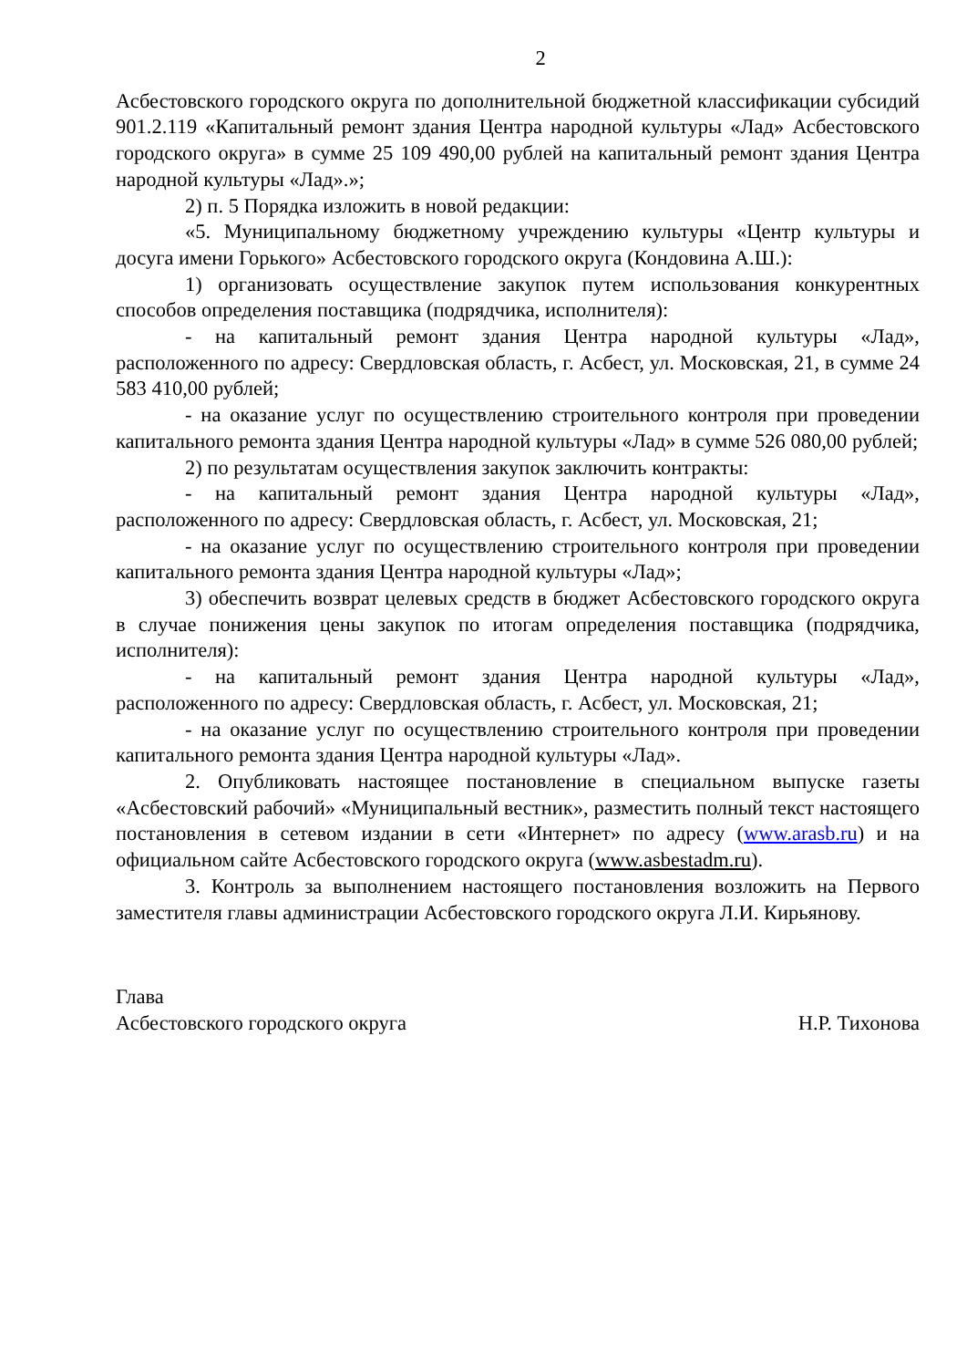2
Асбестовского городского округа по дополнительной бюджетной классификации субсидий 901.2.119 «Капитальный ремонт здания Центра народной культуры «Лад» Асбестовского городского округа» в сумме 25 109 490,00 рублей на капитальный ремонт здания Центра народной культуры «Лад».»;
2) п. 5 Порядка изложить в новой редакции:
«5. Муниципальному бюджетному учреждению культуры «Центр культуры и досуга имени Горького» Асбестовского городского округа (Кондовина А.Ш.):
1) организовать осуществление закупок путем использования конкурентных способов определения поставщика (подрядчика, исполнителя):
- на капитальный ремонт здания Центра народной культуры «Лад», расположенного по адресу: Свердловская область, г. Асбест, ул. Московская, 21, в сумме 24 583 410,00 рублей;
- на оказание услуг по осуществлению строительного контроля при проведении капитального ремонта здания Центра народной культуры «Лад» в сумме 526 080,00 рублей;
2) по результатам осуществления закупок заключить контракты:
- на капитальный ремонт здания Центра народной культуры «Лад», расположенного по адресу: Свердловская область, г. Асбест, ул. Московская, 21;
- на оказание услуг по осуществлению строительного контроля при проведении капитального ремонта здания Центра народной культуры «Лад»;
3) обеспечить возврат целевых средств в бюджет Асбестовского городского округа в случае понижения цены закупок по итогам определения поставщика (подрядчика, исполнителя):
- на капитальный ремонт здания Центра народной культуры «Лад», расположенного по адресу: Свердловская область, г. Асбест, ул. Московская, 21;
- на оказание услуг по осуществлению строительного контроля при проведении капитального ремонта здания Центра народной культуры «Лад».
2. Опубликовать настоящее постановление в специальном выпуске газеты «Асбестовский рабочий» «Муниципальный вестник», разместить полный текст настоящего постановления в сетевом издании в сети «Интернет» по адресу (www.arasb.ru) и на официальном сайте Асбестовского городского округа (www.asbestadm.ru).
3. Контроль за выполнением настоящего постановления возложить на Первого заместителя главы администрации Асбестовского городского округа Л.И. Кирьянову.
Глава
Асбестовского городского округа Н.Р. Тихонова